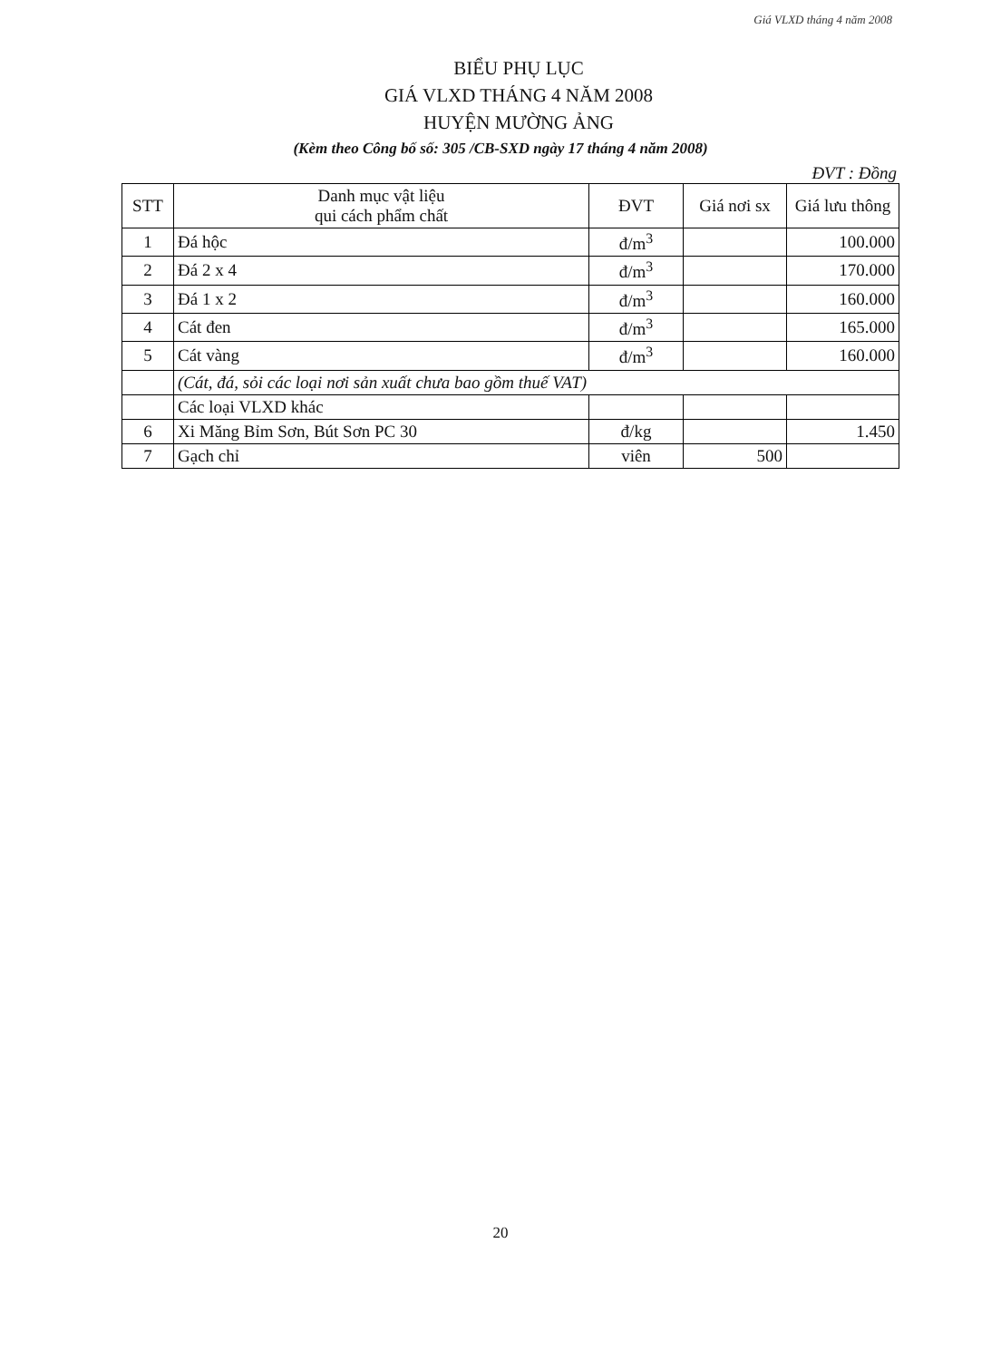Giá VLXD tháng 4 năm 2008
BIỂU PHỤ LỤC
GIÁ VLXD THÁNG 4 NĂM 2008
HUYỆN MƯỜNG ẢNG
(Kèm theo Công bố số: 305 /CB-SXD ngày 17 tháng 4 năm 2008)
ĐVT : Đồng
| STT | Danh mục vật liệu qui cách phẩm chất | ĐVT | Giá nơi sx | Giá lưu thông |
| --- | --- | --- | --- | --- |
| 1 | Đá hộc | đ/m<sup>3</sup> | | 100.000 |
| 2 | Đá 2 x 4 | đ/m<sup>3</sup> | | 170.000 |
| 3 | Đá 1 x 2 | đ/m<sup>3</sup> | | 160.000 |
| 4 | Cát đen | đ/m<sup>3</sup> | | 165.000 |
| 5 | Cát vàng | đ/m<sup>3</sup> | | 160.000 |
| | (Cát, đá, sỏi các loại nơi sản xuất chưa bao gồm thuế VAT) | | | |
| | Các loại VLXD khác | | | |
| 6 | Xi Măng Bỉm Sơn, Bút Sơn PC 30 | đ/kg | | 1.450 |
| 7 | Gạch chỉ | viên | 500 | |
20